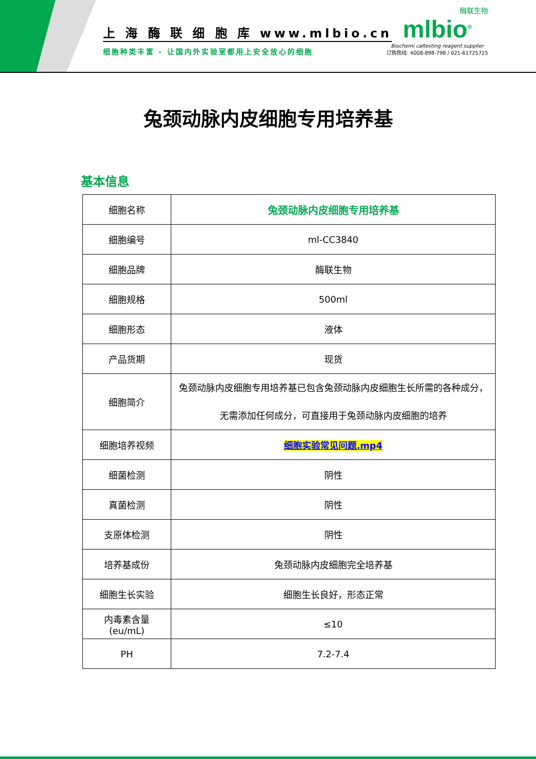上 海 酶 联 细 胞 库 www.mlbio.cn
细胞种类丰富 - 让国内外实验室都用上安全放心的细胞
酶联生物
mlbio<sup>®</sup>
Biochemi caltesting reagent supplier
订购热线: 4008-898-798 / 021-61725725
兔颈动脉内皮细胞专用培养基
基本信息
| 细胞名称 | 兔颈动脉内皮细胞专用培养基 |
| 细胞编号 | ml-CC3840 |
| 细胞品牌 | 酶联生物 |
| 细胞规格 | 500ml |
| 细胞形态 | 液体 |
| 产品货期 | 现货 |
| 细胞简介 | 兔颈动脉内皮细胞专用培养基已包含兔颈动脉内皮细胞生长所需的各种成分，无需添加任何成分，可直接用于兔颈动脉内皮细胞的培养 |
| 细胞培养视频 | 细胞实验常见问题.mp4 |
| 细菌检测 | 阴性 |
| 真菌检测 | 阴性 |
| 支原体检测 | 阴性 |
| 培养基成份 | 兔颈动脉内皮细胞完全培养基 |
| 细胞生长实验 | 细胞生长良好，形态正常 |
| 内毒素含量(eu/mL) | ≤10 |
| PH | 7.2-7.4 |